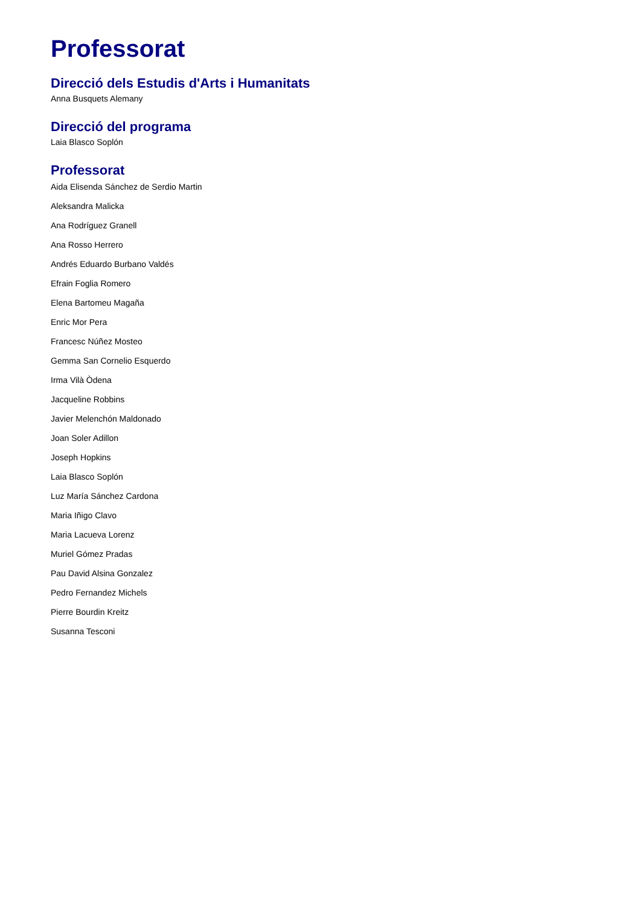Professorat
Direcció dels Estudis d'Arts i Humanitats
Anna Busquets Alemany
Direcció del programa
Laia Blasco Soplón
Professorat
Aida Elisenda Sánchez de Serdio Martin
Aleksandra Malicka
Ana Rodríguez Granell
Ana Rosso Herrero
Andrés Eduardo Burbano Valdés
Efrain Foglia Romero
Elena Bartomeu Magaña
Enric Mor Pera
Francesc Núñez Mosteo
Gemma San Cornelio Esquerdo
Irma Vilà Òdena
Jacqueline Robbins
Javier Melenchón Maldonado
Joan Soler Adillon
Joseph Hopkins
Laia Blasco Soplón
Luz María Sánchez Cardona
Maria Iñigo Clavo
Maria Lacueva Lorenz
Muriel Gómez Pradas
Pau David Alsina Gonzalez
Pedro Fernandez Michels
Pierre Bourdin Kreitz
Susanna Tesconi